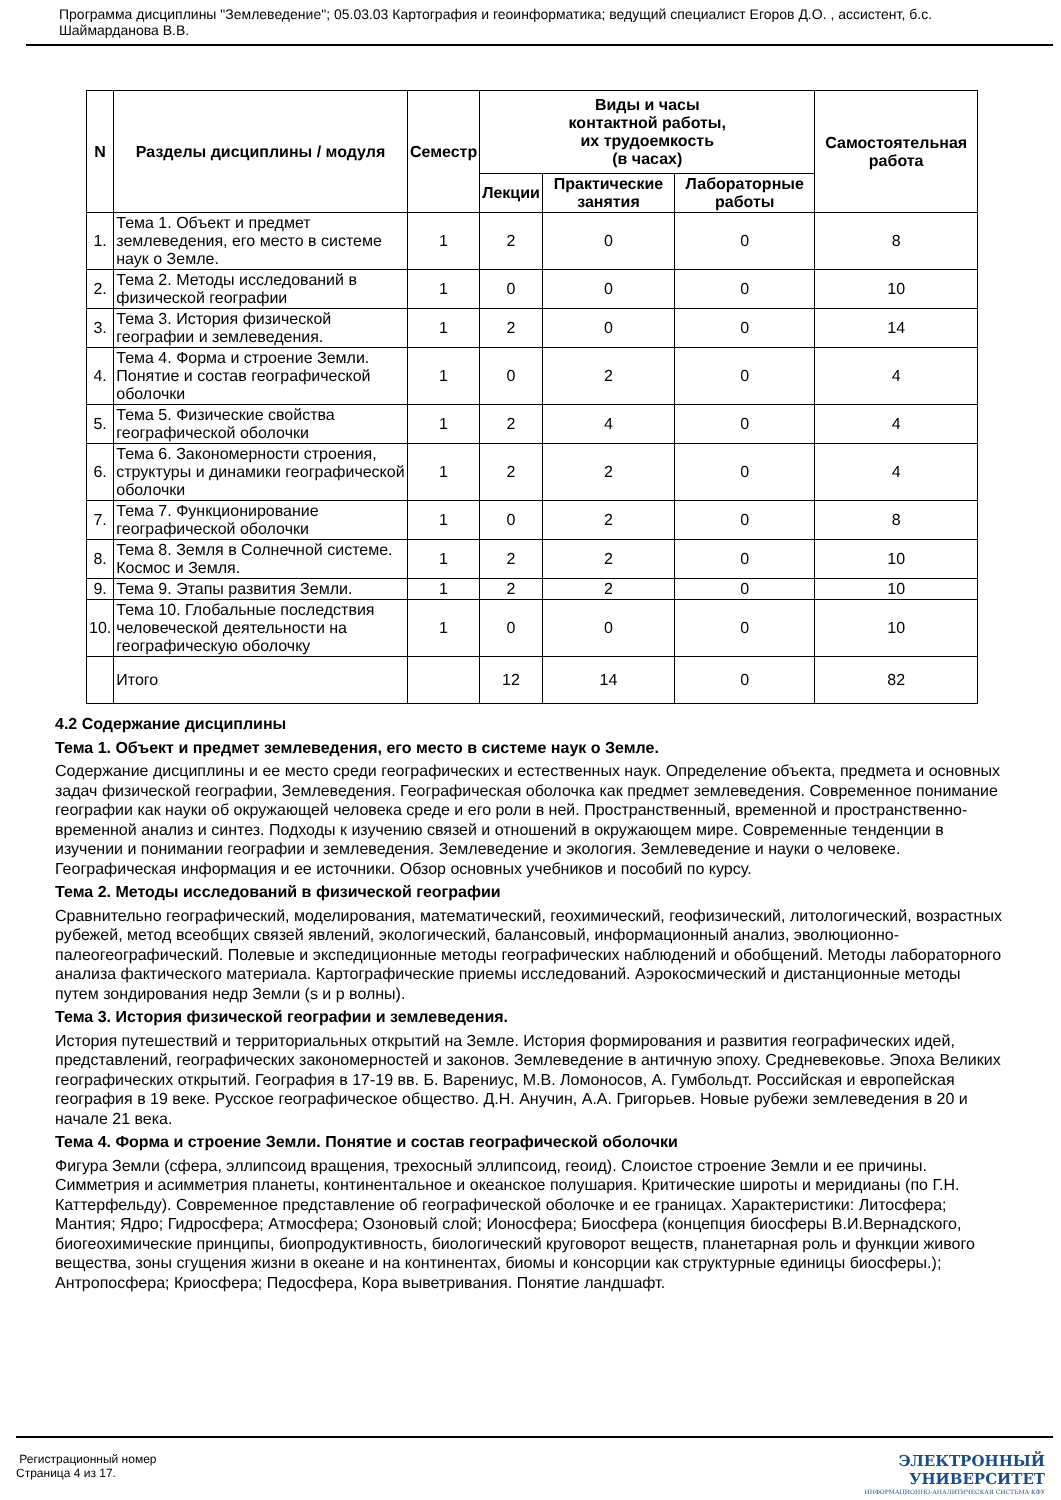Программа дисциплины "Землеведение"; 05.03.03 Картография и геоинформатика; ведущий специалист Егоров Д.О. , ассистент, б.с. Шаймарданова В.В.
| N | Разделы дисциплины / модуля | Семестр | Виды и часы контактной работы, их трудоемкость (в часах) | | | Самостоятельная работа |
| --- | --- | --- | --- | --- | --- | --- |
| | | | Лекции | Практические занятия | Лабораторные работы | |
| 1. | Тема 1. Объект и предмет землеведения, его место в системе наук о Земле. | 1 | 2 | 0 | 0 | 8 |
| 2. | Тема 2. Методы исследований в физической географии | 1 | 0 | 0 | 0 | 10 |
| 3. | Тема 3. История физической географии и землеведения. | 1 | 2 | 0 | 0 | 14 |
| 4. | Тема 4. Форма и строение Земли. Понятие и состав географической оболочки | 1 | 0 | 2 | 0 | 4 |
| 5. | Тема 5. Физические свойства географической оболочки | 1 | 2 | 4 | 0 | 4 |
| 6. | Тема 6. Закономерности строения, структуры и динамики географической оболочки | 1 | 2 | 2 | 0 | 4 |
| 7. | Тема 7. Функционирование географической оболочки | 1 | 0 | 2 | 0 | 8 |
| 8. | Тема 8. Земля в Солнечной системе. Космос и Земля. | 1 | 2 | 2 | 0 | 10 |
| 9. | Тема 9. Этапы развития Земли. | 1 | 2 | 2 | 0 | 10 |
| 10. | Тема 10. Глобальные последствия человеческой деятельности на географическую оболочку | 1 | 0 | 0 | 0 | 10 |
| | Итого | | 12 | 14 | 0 | 82 |
4.2 Содержание дисциплины
Тема 1. Объект и предмет землеведения, его место в системе наук о Земле.
Содержание дисциплины и ее место среди географических и естественных наук. Определение объекта, предмета и основных задач физической географии, Землеведения. Географическая оболочка как предмет землеведения. Современное понимание географии как науки об окружающей человека среде и его роли в ней. Пространственный, временной и пространственно- временной анализ и синтез. Подходы к изучению связей и отношений в окружающем мире. Современные тенденции в изучении и понимании географии и землеведения. Землеведение и экология. Землеведение и науки о человеке. Географическая информация и ее источники. Обзор основных учебников и пособий по курсу.
Тема 2. Методы исследований в физической географии
Сравнительно географический, моделирования, математический, геохимический, геофизический, литологический, возрастных рубежей, метод всеобщих связей явлений, экологический, балансовый, информационный анализ, эволюционно-палеогеографический. Полевые и экспедиционные методы географических наблюдений и обобщений. Методы лабораторного анализа фактического материала. Картографические приемы исследований. Аэрокосмический и дистанционные методы путем зондирования недр Земли (s и p волны).
Тема 3. История физической географии и землеведения.
История путешествий и территориальных открытий на Земле. История формирования и развития географических идей, представлений, географических закономерностей и законов. Землеведение в античную эпоху. Средневековье. Эпоха Великих географических открытий. География в 17-19 вв. Б. Варениус, М.В. Ломоносов, А. Гумбольдт. Российская и европейская география в 19 веке. Русское географическое общество. Д.Н. Анучин, А.А. Григорьев. Новые рубежи землеведения в 20 и начале 21 века.
Тема 4. Форма и строение Земли. Понятие и состав географической оболочки
Фигура Земли (сфера, эллипсоид вращения, трехосный эллипсоид, геоид). Слоистое строение Земли и ее причины. Симметрия и асимметрия планеты, континентальное и океанское полушария. Критические широты и меридианы (по Г.Н. Каттерфельду). Современное представление об географической оболочке и ее границах. Характеристики: Литосфера; Мантия; Ядро; Гидросфера; Атмосфера; Озоновый слой; Ионосфера; Биосфера (концепция биосферы В.И.Вернадского, биогеохимические принципы, биопродуктивность, биологический круговорот веществ, планетарная роль и функции живого вещества, зоны сгущения жизни в океане и на континентах, биомы и консорции как структурные единицы биосферы.); Антропосфера; Криосфера; Педосфера, Кора выветривания. Понятие ландшафт.
Регистрационный номер
Страница 4 из 17.
ЭЛЕКТРОННЫЙ
УНИВЕРСИТЕТ
ИНФОРМАЦИОННО-АНАЛИТИЧЕСКАЯ СИСТЕМА КФУ